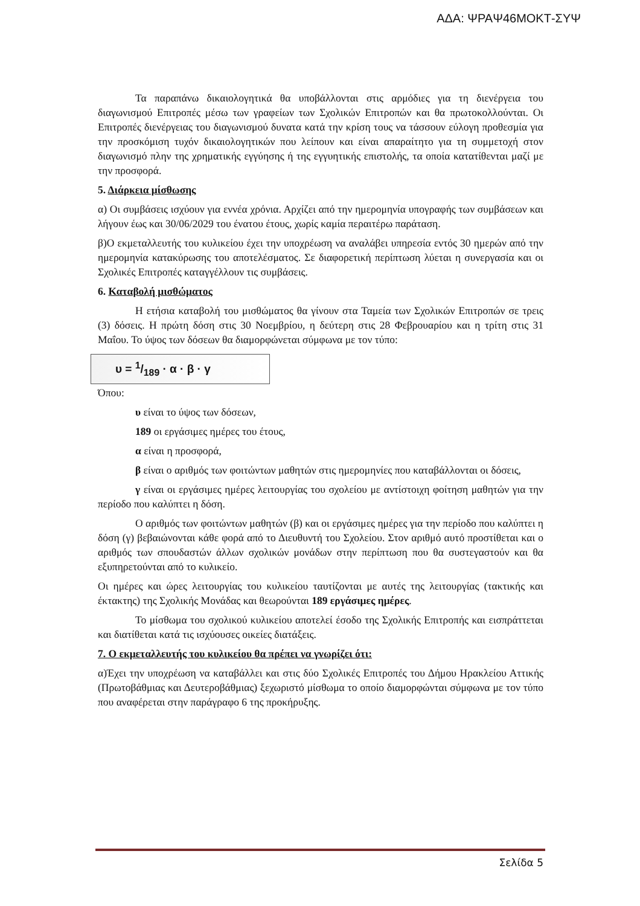ΑΔΑ: ΨΡΑΨ46ΜΟΚΤ-ΣΥΨ
Τα παραπάνω δικαιολογητικά θα υποβάλλονται στις αρμόδιες για τη διενέργεια του διαγωνισμού Επιτροπές μέσω των γραφείων των Σχολικών Επιτροπών και θα πρωτοκολλούνται. Οι Επιτροπές διενέργειας του διαγωνισμού δυνατα κατά την κρίση τους να τάσσουν εύλογη προθεσμία για την προσκόμιση τυχόν δικαιολογητικών που λείπουν και είναι απαραίτητο για τη συμμετοχή στον διαγωνισμό πλην της χρηματικής εγγύησης ή της εγγυητικής επιστολής, τα οποία κατατίθενται μαζί με την προσφορά.
5. Διάρκεια μίσθωσης
α) Οι συμβάσεις ισχύουν για εννέα χρόνια. Αρχίζει από την ημερομηνία υπογραφής των συμβάσεων και λήγουν έως και 30/06/2029 του ένατου έτους, χωρίς καμία περαιτέρω παράταση.
β)Ο εκμεταλλευτής του κυλικείου έχει την υποχρέωση να αναλάβει υπηρεσία εντός 30 ημερών από την ημερομηνία κατακύρωσης του αποτελέσματος. Σε διαφορετική περίπτωση λύεται η συνεργασία και οι Σχολικές Επιτροπές καταγγέλλουν τις συμβάσεις.
6. Καταβολή μισθώματος
Η ετήσια καταβολή του μισθώματος θα γίνουν στα Ταμεία των Σχολικών Επιτροπών σε τρεις (3) δόσεις. Η πρώτη δόση στις 30 Νοεμβρίου, η δεύτερη στις 28 Φεβρουαρίου και η τρίτη στις 31 Μαΐου. Το ύψος των δόσεων θα διαμορφώνεται σύμφωνα με τον τύπο:
υ = 1/189 · α · β · γ
Όπου:
υ είναι το ύψος των δόσεων,
189 οι εργάσιμες ημέρες του έτους,
α είναι η προσφορά,
β είναι ο αριθμός των φοιτώντων μαθητών στις ημερομηνίες που καταβάλλονται οι δόσεις,
γ είναι οι εργάσιμες ημέρες λειτουργίας του σχολείου με αντίστοιχη φοίτηση μαθητών για την περίοδο που καλύπτει η δόση.
Ο αριθμός των φοιτώντων μαθητών (β) και οι εργάσιμες ημέρες για την περίοδο που καλύπτει η δόση (γ) βεβαιώνονται κάθε φορά από το Διευθυντή του Σχολείου. Στον αριθμό αυτό προστίθεται και ο αριθμός των σπουδαστών άλλων σχολικών μονάδων στην περίπτωση που θα συστεγαστούν και θα εξυπηρετούνται από το κυλικείο.
Οι ημέρες και ώρες λειτουργίας του κυλικείου ταυτίζονται με αυτές της λειτουργίας (τακτικής και έκτακτης) της Σχολικής Μονάδας και θεωρούνται 189 εργάσιμες ημέρες.
Το μίσθωμα του σχολικού κυλικείου αποτελεί έσοδο της Σχολικής Επιτροπής και εισπράττεται και διατίθεται κατά τις ισχύουσες οικείες διατάξεις.
7. Ο εκμεταλλευτής του κυλικείου θα πρέπει να γνωρίζει ότι:
α)Έχει την υποχρέωση να καταβάλλει και στις δύο Σχολικές Επιτροπές του Δήμου Ηρακλείου Αττικής (Πρωτοβάθμιας και Δευτεροβάθμιας) ξεχωριστό μίσθωμα το οποίο διαμορφώνται σύμφωνα με τον τύπο που αναφέρεται στην παράγραφο 6 της προκήρυξης.
Σελίδα 5